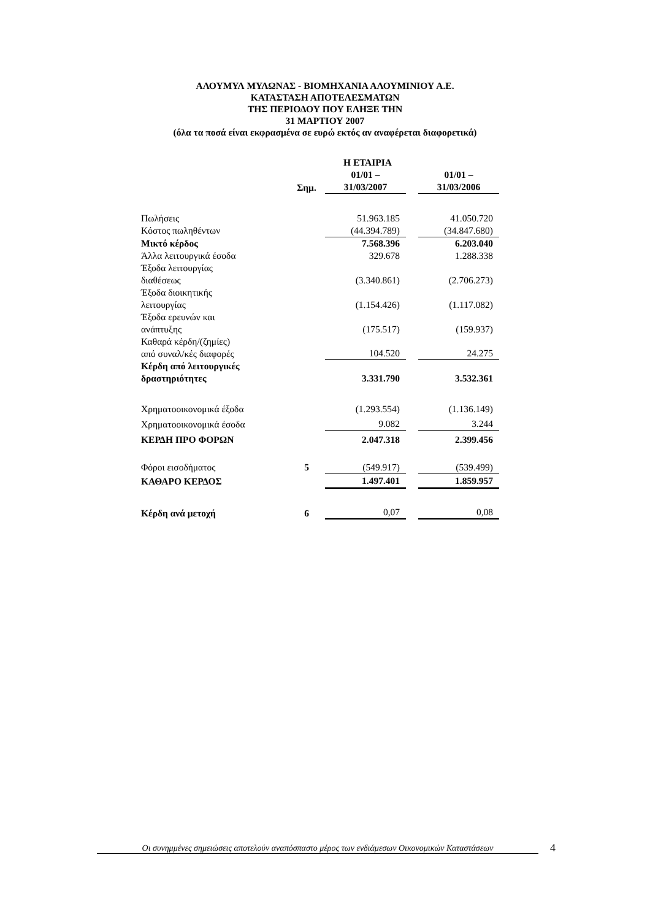ΑΛΟΥΜΥΛ ΜΥΛΩΝΑΣ - ΒΙΟΜΗΧΑΝΙΑ ΑΛΟΥΜΙΝΙΟΥ Α.Ε.
ΚΑΤΑΣΤΑΣΗ ΑΠΟΤΕΛΕΣΜΑΤΩΝ
ΤΗΣ ΠΕΡΙΟΔΟΥ ΠΟΥ ΕΛΗΞΕ ΤΗΝ
31 ΜΑΡΤΙΟΥ 2007
(όλα τα ποσά είναι εκφρασμένα σε ευρώ εκτός αν αναφέρεται διαφορετικά)
| | | Η ΕΤΑΙΡΙΑ | | |
| --- | --- | --- | --- | --- |
| | | 01/01 – | | 01/01 – |
| | Σημ. | 31/03/2007 | | 31/03/2006 |
| Πωλήσεις | | 51.963.185 | | 41.050.720 |
| Κόστος πωληθέντων | | (44.394.789) | | (34.847.680) |
| Μικτό κέρδος | | 7.568.396 | | 6.203.040 |
| Άλλα λειτουργικά έσοδα | | 329.678 | | 1.288.338 |
| Έξοδα λειτουργίας διαθέσεως | | (3.340.861) | | (2.706.273) |
| Έξοδα διοικητικής λειτουργίας | | (1.154.426) | | (1.117.082) |
| Έξοδα ερευνών και ανάπτυξης | | (175.517) | | (159.937) |
| Καθαρά κέρδη/(ζημίες) από συναλ/κές διαφορές | | 104.520 | | 24.275 |
| Κέρδη από λειτουργικές δραστηριότητες | | 3.331.790 | | 3.532.361 |
| Χρηματοοικονομικά έξοδα | | (1.293.554) | | (1.136.149) |
| Χρηματοοικονομικά έσοδα | | 9.082 | | 3.244 |
| ΚΕΡΔΗ ΠΡΟ ΦΟΡΩΝ | | 2.047.318 | | 2.399.456 |
| Φόροι εισοδήματος | 5 | (549.917) | | (539.499) |
| ΚΑΘΑΡΟ ΚΕΡΔΟΣ | | 1.497.401 | | 1.859.957 |
| Κέρδη ανά μετοχή | 6 | 0,07 | | 0,08 |
Οι συνημμένες σημειώσεις αποτελούν αναπόσπαστο μέρος των ενδιάμεσων Οικονομικών Καταστάσεων
4